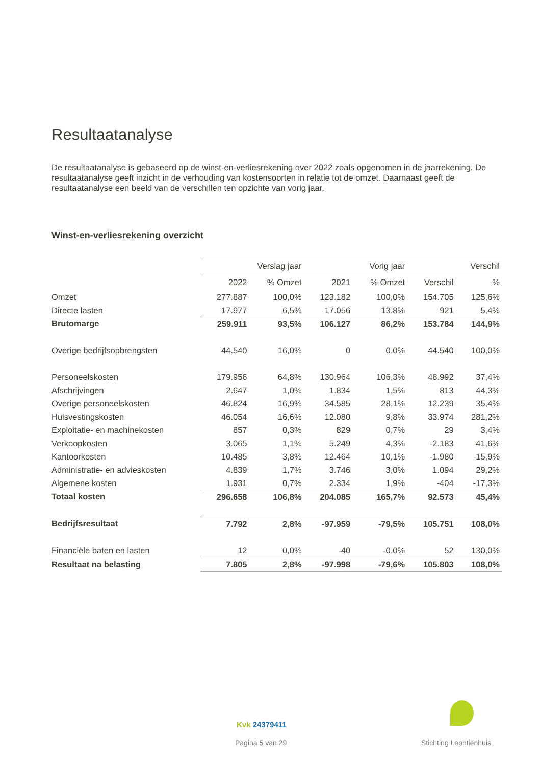Resultaatanalyse
De resultaatanalyse is gebaseerd op de winst-en-verliesrekening over 2022 zoals opgenomen in de jaarrekening. De resultaatanalyse geeft inzicht in de verhouding van kostensoorten in relatie tot de omzet. Daarnaast geeft de resultaatanalyse een beeld van de verschillen ten opzichte van vorig jaar.
Winst-en-verliesrekening overzicht
| | Verslag jaar | | Vorig jaar | | Verschil | |
| --- | --- | --- | --- | --- | --- | --- |
| | 2022 | % Omzet | 2021 | % Omzet | Verschil | % |
| Omzet | 277.887 | 100,0% | 123.182 | 100,0% | 154.705 | 125,6% |
| Directe lasten | 17.977 | 6,5% | 17.056 | 13,8% | 921 | 5,4% |
| Brutomarge | 259.911 | 93,5% | 106.127 | 86,2% | 153.784 | 144,9% |
| Overige bedrijfsopbrengsten | 44.540 | 16,0% | 0 | 0,0% | 44.540 | 100,0% |
| Personeelskosten | 179.956 | 64,8% | 130.964 | 106,3% | 48.992 | 37,4% |
| Afschrijvingen | 2.647 | 1,0% | 1.834 | 1,5% | 813 | 44,3% |
| Overige personeelskosten | 46.824 | 16,9% | 34.585 | 28,1% | 12.239 | 35,4% |
| Huisvestingskosten | 46.054 | 16,6% | 12.080 | 9,8% | 33.974 | 281,2% |
| Exploitatie- en machinekosten | 857 | 0,3% | 829 | 0,7% | 29 | 3,4% |
| Verkoopkosten | 3.065 | 1,1% | 5.249 | 4,3% | -2.183 | -41,6% |
| Kantoorkosten | 10.485 | 3,8% | 12.464 | 10,1% | -1.980 | -15,9% |
| Administratie- en advieskosten | 4.839 | 1,7% | 3.746 | 3,0% | 1.094 | 29,2% |
| Algemene kosten | 1.931 | 0,7% | 2.334 | 1,9% | -404 | -17,3% |
| Totaal kosten | 296.658 | 106,8% | 204.085 | 165,7% | 92.573 | 45,4% |
| Bedrijfsresultaat | 7.792 | 2,8% | -97.959 | -79,5% | 105.751 | 108,0% |
| Financiële baten en lasten | 12 | 0,0% | -40 | -0,0% | 52 | 130,0% |
| Resultaat na belasting | 7.805 | 2,8% | -97.998 | -79,6% | 105.803 | 108,0% |
Kvk 24379411
Pagina 5 van 29 Stichting Leontienhuis